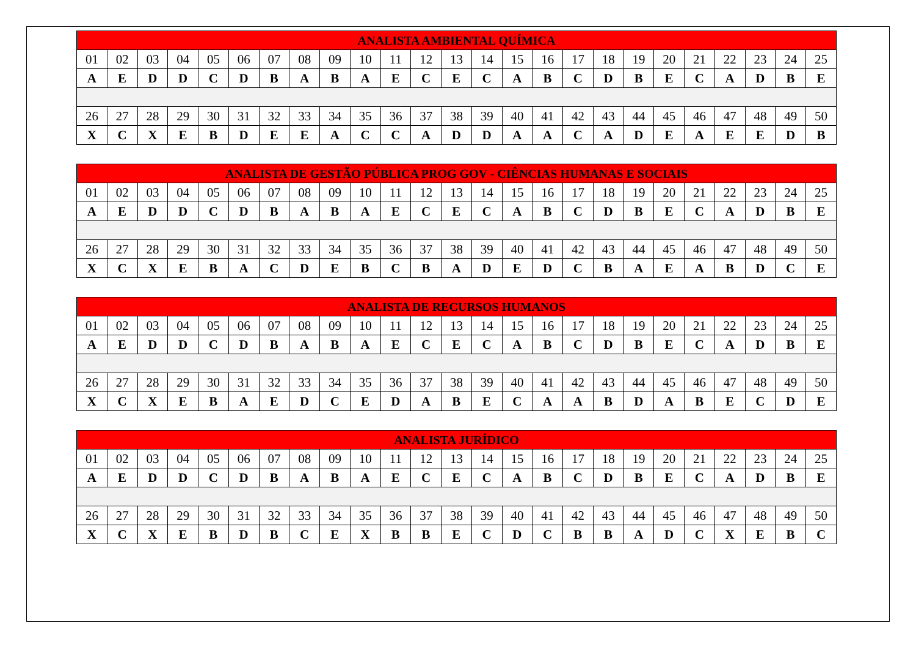| ANALISTA AMBIENTAL QUÍMICA | | | | | | | | | | | | | | | | | | | | | | | | |
| --- | --- | --- | --- | --- | --- | --- | --- | --- | --- | --- | --- | --- | --- | --- | --- | --- | --- | --- | --- | --- | --- | --- | --- | --- |
| 01 | 02 | 03 | 04 | 05 | 06 | 07 | 08 | 09 | 10 | 11 | 12 | 13 | 14 | 15 | 16 | 17 | 18 | 19 | 20 | 21 | 22 | 23 | 24 | 25 |
| A | E | D | D | C | D | B | A | B | A | E | C | E | C | A | B | C | D | B | E | C | A | D | B | E |
| 26 | 27 | 28 | 29 | 30 | 31 | 32 | 33 | 34 | 35 | 36 | 37 | 38 | 39 | 40 | 41 | 42 | 43 | 44 | 45 | 46 | 47 | 48 | 49 | 50 |
| X | C | X | E | B | D | E | E | A | C | C | A | D | D | A | A | C | A | D | E | A | E | E | D | B |
| ANALISTA DE GESTÃO PÚBLICA PROG GOV - CIÊNCIAS HUMANAS E SOCIAIS | | | | | | | | | | | | | | | | | | | | | | | | |
| --- | --- | --- | --- | --- | --- | --- | --- | --- | --- | --- | --- | --- | --- | --- | --- | --- | --- | --- | --- | --- | --- | --- | --- | --- |
| 01 | 02 | 03 | 04 | 05 | 06 | 07 | 08 | 09 | 10 | 11 | 12 | 13 | 14 | 15 | 16 | 17 | 18 | 19 | 20 | 21 | 22 | 23 | 24 | 25 |
| A | E | D | D | C | D | B | A | B | A | E | C | E | C | A | B | C | D | B | E | C | A | D | B | E |
| 26 | 27 | 28 | 29 | 30 | 31 | 32 | 33 | 34 | 35 | 36 | 37 | 38 | 39 | 40 | 41 | 42 | 43 | 44 | 45 | 46 | 47 | 48 | 49 | 50 |
| X | C | X | E | B | A | C | D | E | B | C | B | A | D | E | D | C | B | A | E | A | B | D | C | E |
| ANALISTA DE RECURSOS HUMANOS | | | | | | | | | | | | | | | | | | | | | | | | |
| --- | --- | --- | --- | --- | --- | --- | --- | --- | --- | --- | --- | --- | --- | --- | --- | --- | --- | --- | --- | --- | --- | --- | --- | --- |
| 01 | 02 | 03 | 04 | 05 | 06 | 07 | 08 | 09 | 10 | 11 | 12 | 13 | 14 | 15 | 16 | 17 | 18 | 19 | 20 | 21 | 22 | 23 | 24 | 25 |
| A | E | D | D | C | D | B | A | B | A | E | C | E | C | A | B | C | D | B | E | C | A | D | B | E |
| 26 | 27 | 28 | 29 | 30 | 31 | 32 | 33 | 34 | 35 | 36 | 37 | 38 | 39 | 40 | 41 | 42 | 43 | 44 | 45 | 46 | 47 | 48 | 49 | 50 |
| X | C | X | E | B | A | E | D | C | E | D | A | B | E | C | A | A | B | D | A | B | E | C | D | E |
| ANALISTA JURÍDICO | | | | | | | | | | | | | | | | | | | | | | | | |
| --- | --- | --- | --- | --- | --- | --- | --- | --- | --- | --- | --- | --- | --- | --- | --- | --- | --- | --- | --- | --- | --- | --- | --- | --- |
| 01 | 02 | 03 | 04 | 05 | 06 | 07 | 08 | 09 | 10 | 11 | 12 | 13 | 14 | 15 | 16 | 17 | 18 | 19 | 20 | 21 | 22 | 23 | 24 | 25 |
| A | E | D | D | C | D | B | A | B | A | E | C | E | C | A | B | C | D | B | E | C | A | D | B | E |
| 26 | 27 | 28 | 29 | 30 | 31 | 32 | 33 | 34 | 35 | 36 | 37 | 38 | 39 | 40 | 41 | 42 | 43 | 44 | 45 | 46 | 47 | 48 | 49 | 50 |
| X | C | X | E | B | D | B | C | E | X | B | B | E | C | D | C | B | B | A | D | C | X | E | B | C |